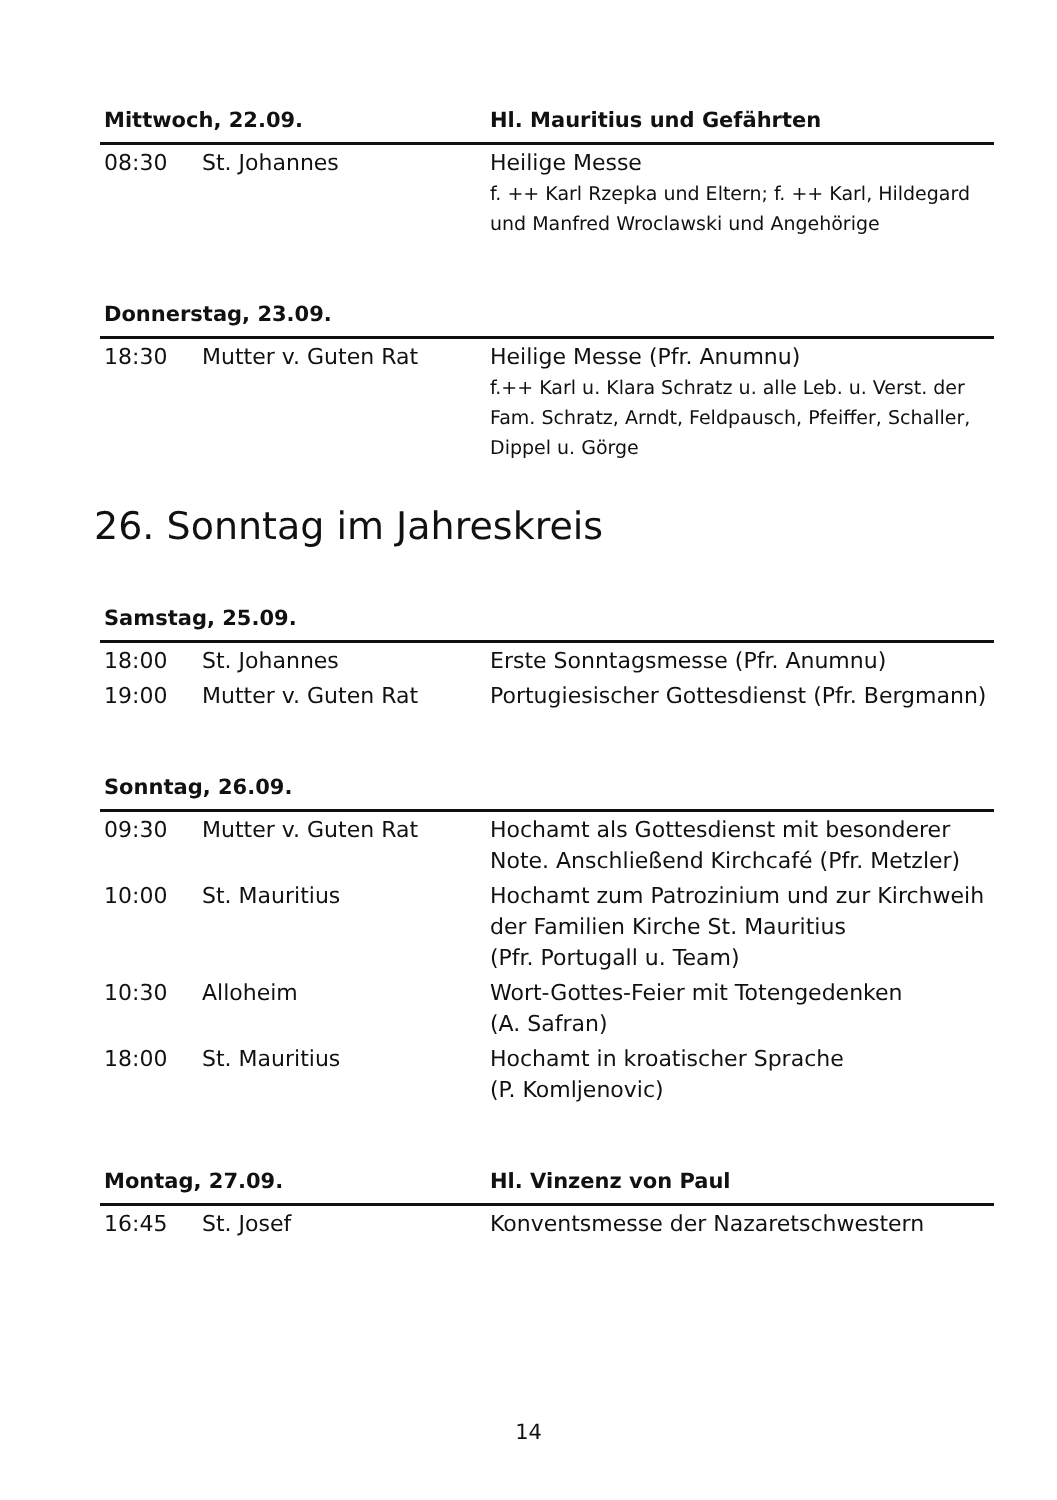| Mittwoch, 22.09. | | Hl. Mauritius und Gefährten |
| --- | --- | --- |
| 08:30 | St. Johannes | Heilige Messe f. ++ Karl Rzepka und Eltern; f. ++ Karl, Hildegard und Manfred Wroclawski und Angehörige |
| Donnerstag, 23.09. | | |
| 18:30 | Mutter v. Guten Rat | Heilige Messe (Pfr. Anumnu) f.++ Karl u. Klara Schratz u. alle Leb. u. Verst. der Fam. Schratz, Arndt, Feldpausch, Pfeiffer, Schaller, Dippel u. Görge |
26. Sonntag im Jahreskreis
| Samstag, 25.09. | | |
| --- | --- | --- |
| 18:00 | St. Johannes | Erste Sonntagsmesse (Pfr. Anumnu) |
| 19:00 | Mutter v. Guten Rat | Portugiesischer Gottesdienst (Pfr. Bergmann) |
| Sonntag, 26.09. | | |
| 09:30 | Mutter v. Guten Rat | Hochamt als Gottesdienst mit besonderer Note. Anschließend Kirchcafé (Pfr. Metzler) |
| 10:00 | St. Mauritius | Hochamt zum Patrozinium und zur Kirchweih der Familien Kirche St. Mauritius (Pfr. Portugall u. Team) |
| 10:30 | Alloheim | Wort-Gottes-Feier mit Totengedenken (A. Safran) |
| 18:00 | St. Mauritius | Hochamt in kroatischer Sprache (P. Komljenovic) |
| Montag, 27.09. | | Hl. Vinzenz von Paul |
| 16:45 | St. Josef | Konventsmesse der Nazaretschwestern |
14